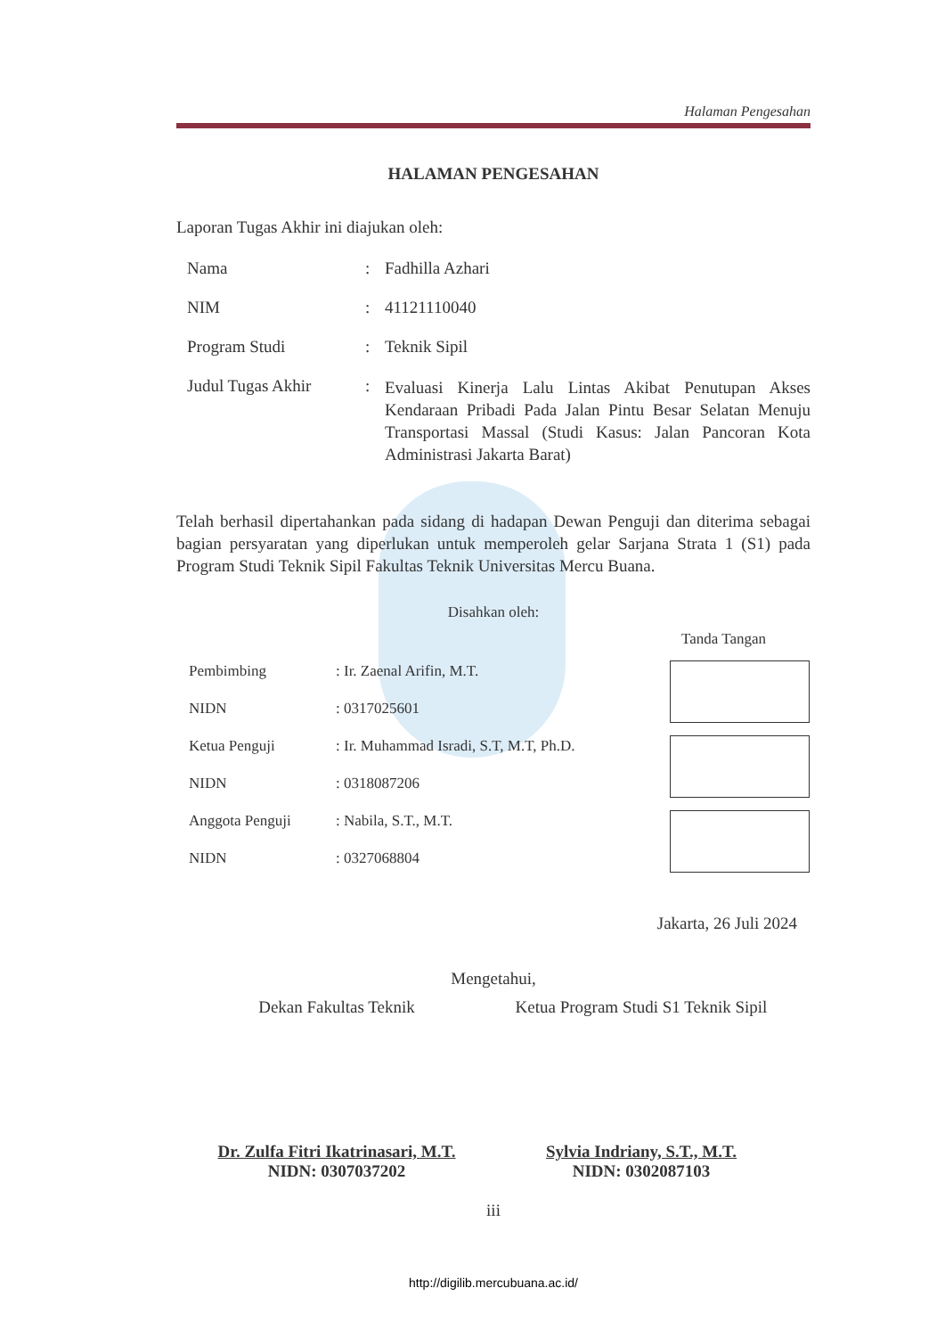Halaman Pengesahan
HALAMAN PENGESAHAN
Laporan Tugas Akhir ini diajukan oleh:
| Nama | : | Fadhilla Azhari |
| NIM | : | 41121110040 |
| Program Studi | : | Teknik Sipil |
| Judul Tugas Akhir | : | Evaluasi Kinerja Lalu Lintas Akibat Penutupan Akses Kendaraan Pribadi Pada Jalan Pintu Besar Selatan Menuju Transportasi Massal (Studi Kasus: Jalan Pancoran Kota Administrasi Jakarta Barat) |
Telah berhasil dipertahankan pada sidang di hadapan Dewan Penguji dan diterima sebagai bagian persyaratan yang diperlukan untuk memperoleh gelar Sarjana Strata 1 (S1) pada Program Studi Teknik Sipil Fakultas Teknik Universitas Mercu Buana.
Disahkan oleh:
Tanda Tangan
| Pembimbing | : Ir. Zaenal Arifin, M.T. |
| NIDN | : 0317025601 |
| Ketua Penguji | : Ir. Muhammad Isradi, S.T, M.T, Ph.D. |
| NIDN | : 0318087206 |
| Anggota Penguji | : Nabila, S.T., M.T. |
| NIDN | : 0327068804 |
Jakarta, 26 Juli 2024
Mengetahui,
Dekan Fakultas Teknik
Dr. Zulfa Fitri Ikatrinasari, M.T.
NIDN: 0307037202
Ketua Program Studi S1 Teknik Sipil
Sylvia Indriany, S.T., M.T.
NIDN: 0302087103
iii
http://digilib.mercubuana.ac.id/